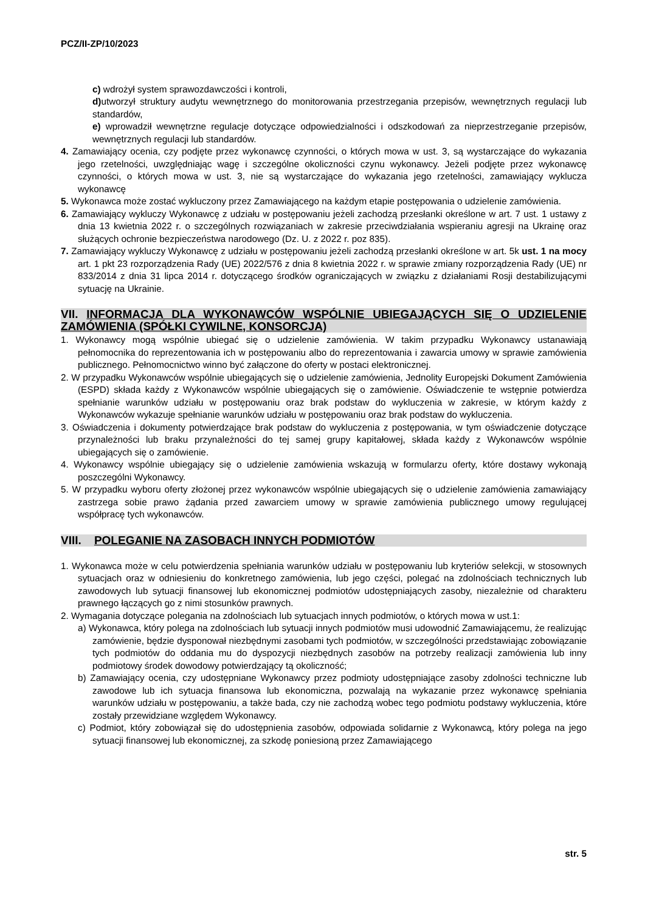PCZ/II-ZP/10/2023
c) wdrożył system sprawozdawczości i kontroli,
d) utworzył struktury audytu wewnętrznego do monitorowania przestrzegania przepisów, wewnętrznych regulacji lub standardów,
e) wprowadził wewnętrzne regulacje dotyczące odpowiedzialności i odszkodowań za nieprzestrzeganie przepisów, wewnętrznych regulacji lub standardów.
4. Zamawiający ocenia, czy podjęte przez wykonawcę czynności, o których mowa w ust. 3, są wystarczające do wykazania jego rzetelności, uwzględniając wagę i szczególne okoliczności czynu wykonawcy. Jeżeli podjęte przez wykonawcę czynności, o których mowa w ust. 3, nie są wystarczające do wykazania jego rzetelności, zamawiający wyklucza wykonawcę
5. Wykonawca może zostać wykluczony przez Zamawiającego na każdym etapie postępowania o udzielenie zamówienia.
6. Zamawiający wykluczy Wykonawcę z udziału w postępowaniu jeżeli zachodzą przesłanki określone w art. 7 ust. 1 ustawy z dnia 13 kwietnia 2022 r. o szczególnych rozwiązaniach w zakresie przeciwdziałania wspieraniu agresji na Ukrainę oraz służących ochronie bezpieczeństwa narodowego (Dz. U. z 2022 r. poz 835).
7. Zamawiający wykluczy Wykonawcę z udziału w postępowaniu jeżeli zachodzą przesłanki określone w art. 5k ust. 1 na mocy art. 1 pkt 23 rozporządzenia Rady (UE) 2022/576 z dnia 8 kwietnia 2022 r. w sprawie zmiany rozporządzenia Rady (UE) nr 833/2014 z dnia 31 lipca 2014 r. dotyczącego środków ograniczających w związku z działaniami Rosji destabilizującymi sytuację na Ukrainie.
VII. INFORMACJA DLA WYKONAWCÓW WSPÓLNIE UBIEGAJĄCYCH SIĘ O UDZIELENIE ZAMÓWIENIA (SPÓŁKI CYWILNE, KONSORCJA)
1. Wykonawcy mogą wspólnie ubiegać się o udzielenie zamówienia. W takim przypadku Wykonawcy ustanawiają pełnomocnika do reprezentowania ich w postępowaniu albo do reprezentowania i zawarcia umowy w sprawie zamówienia publicznego. Pełnomocnictwo winno być załączone do oferty w postaci elektronicznej.
2. W przypadku Wykonawców wspólnie ubiegających się o udzielenie zamówienia, Jednolity Europejski Dokument Zamówienia (ESPD) składa każdy z Wykonawców wspólnie ubiegających się o zamówienie. Oświadczenie te wstępnie potwierdza spełnianie warunków udziału w postępowaniu oraz brak podstaw do wykluczenia w zakresie, w którym każdy z Wykonawców wykazuje spełnianie warunków udziału w postępowaniu oraz brak podstaw do wykluczenia.
3. Oświadczenia i dokumenty potwierdzające brak podstaw do wykluczenia z postępowania, w tym oświadczenie dotyczące przynależności lub braku przynależności do tej samej grupy kapitałowej, składa każdy z Wykonawców wspólnie ubiegających się o zamówienie.
4. Wykonawcy wspólnie ubiegający się o udzielenie zamówienia wskazują w formularzu oferty, które dostawy wykonają poszczególni Wykonawcy.
5. W przypadku wyboru oferty złożonej przez wykonawców wspólnie ubiegających się o udzielenie zamówienia zamawiający zastrzega sobie prawo żądania przed zawarciem umowy w sprawie zamówienia publicznego umowy regulującej współpracę tych wykonawców.
VIII. POLEGANIE NA ZASOBACH INNYCH PODMIOTÓW
1. Wykonawca może w celu potwierdzenia spełniania warunków udziału w postępowaniu lub kryteriów selekcji, w stosownych sytuacjach oraz w odniesieniu do konkretnego zamówienia, lub jego części, polegać na zdolnościach technicznych lub zawodowych lub sytuacji finansowej lub ekonomicznej podmiotów udostępniających zasoby, niezależnie od charakteru prawnego łączących go z nimi stosunków prawnych.
2. Wymagania dotyczące polegania na zdolnościach lub sytuacjach innych podmiotów, o których mowa w ust.1:
a) Wykonawca, który polega na zdolnościach lub sytuacji innych podmiotów musi udowodnić Zamawiającemu, że realizując zamówienie, będzie dysponował niezbędnymi zasobami tych podmiotów, w szczególności przedstawiając zobowiązanie tych podmiotów do oddania mu do dyspozycji niezbędnych zasobów na potrzeby realizacji zamówienia lub inny podmiotowy środek dowodowy potwierdzający tą okoliczność;
b) Zamawiający ocenia, czy udostępniane Wykonawcy przez podmioty udostępniające zasoby zdolności techniczne lub zawodowe lub ich sytuacja finansowa lub ekonomiczna, pozwalają na wykazanie przez wykonawcę spełniania warunków udziału w postępowaniu, a także bada, czy nie zachodzą wobec tego podmiotu podstawy wykluczenia, które zostały przewidziane względem Wykonawcy.
c) Podmiot, który zobowiązał się do udostępnienia zasobów, odpowiada solidarnie z Wykonawcą, który polega na jego sytuacji finansowej lub ekonomicznej, za szkodę poniesioną przez Zamawiającego
str. 5